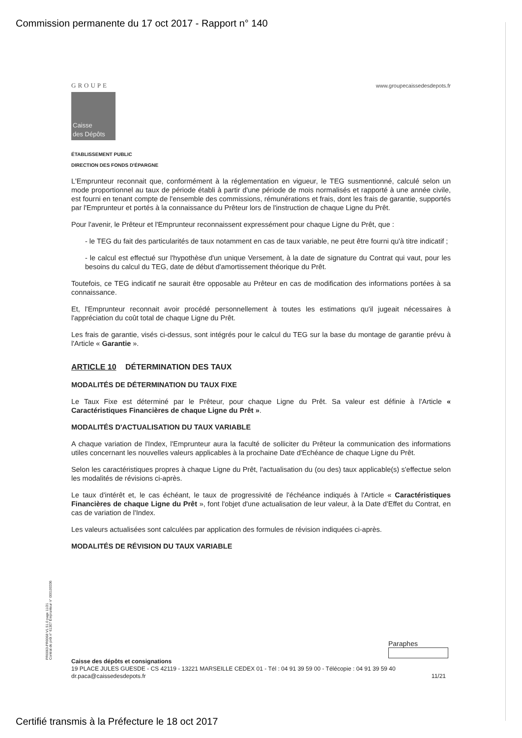Commission permanente du 17 oct 2017 - Rapport n° 140
GROUPE
Caisse
des Dépôts
www.groupecaissedesdepots.fr
ÉTABLISSEMENT PUBLIC
DIRECTION DES FONDS D'ÉPARGNE
L'Emprunteur reconnait que, conformément à la réglementation en vigueur, le TEG susmentionné, calculé selon un mode proportionnel au taux de période établi à partir d'une période de mois normalisés et rapporté à une année civile, est fourni en tenant compte de l'ensemble des commissions, rémunérations et frais, dont les frais de garantie, supportés par l'Emprunteur et portés à la connaissance du Prêteur lors de l'instruction de chaque Ligne du Prêt.
Pour l'avenir, le Prêteur et l'Emprunteur reconnaissent expressément pour chaque Ligne du Prêt, que :
- le TEG du fait des particularités de taux notamment en cas de taux variable, ne peut être fourni qu'à titre indicatif ;
- le calcul est effectué sur l'hypothèse d'un unique Versement, à la date de signature du Contrat qui vaut, pour les besoins du calcul du TEG, date de début d'amortissement théorique du Prêt.
Toutefois, ce TEG indicatif ne saurait être opposable au Prêteur en cas de modification des informations portées à sa connaissance.
Et, l'Emprunteur reconnait avoir procédé personnellement à toutes les estimations qu'il jugeait nécessaires à l'appréciation du coût total de chaque Ligne du Prêt.
Les frais de garantie, visés ci-dessus, sont intégrés pour le calcul du TEG sur la base du montage de garantie prévu à l'Article « Garantie ».
ARTICLE 10 DÉTERMINATION DES TAUX
MODALITÉS DE DÉTERMINATION DU TAUX FIXE
Le Taux Fixe est déterminé par le Prêteur, pour chaque Ligne du Prêt. Sa valeur est définie à l'Article « Caractéristiques Financières de chaque Ligne du Prêt ».
MODALITÉS D'ACTUALISATION DU TAUX VARIABLE
A chaque variation de l'Index, l'Emprunteur aura la faculté de solliciter du Prêteur la communication des informations utiles concernant les nouvelles valeurs applicables à la prochaine Date d'Echéance de chaque Ligne du Prêt.
Selon les caractéristiques propres à chaque Ligne du Prêt, l'actualisation du (ou des) taux applicable(s) s'effectue selon les modalités de révisions ci-après.
Le taux d'intérêt et, le cas échéant, le taux de progressivité de l'échéance indiqués à l'Article « Caractéristiques Financières de chaque Ligne du Prêt », font l'objet d'une actualisation de leur valeur, à la Date d'Effet du Contrat, en cas de variation de l'Index.
Les valeurs actualisées sont calculées par application des formules de révision indiquées ci-après.
MODALITÉS DE RÉVISION DU TAUX VARIABLE
PR0063-PR0068 V1.51.0 page 11/21
Contrat de prêt n° 61307 Emprunteur n° 000100336
Paraphes
Caisse des dépôts et consignations
19 PLACE JULES GUESDE - CS 42119 - 13221 MARSEILLE CEDEX 01 - Tél : 04 91 39 59 00 - Télécopie : 04 91 39 59 40
dr.paca@caissedesdepots.fr 11/21
Certifié transmis à la Préfecture le 18 oct 2017